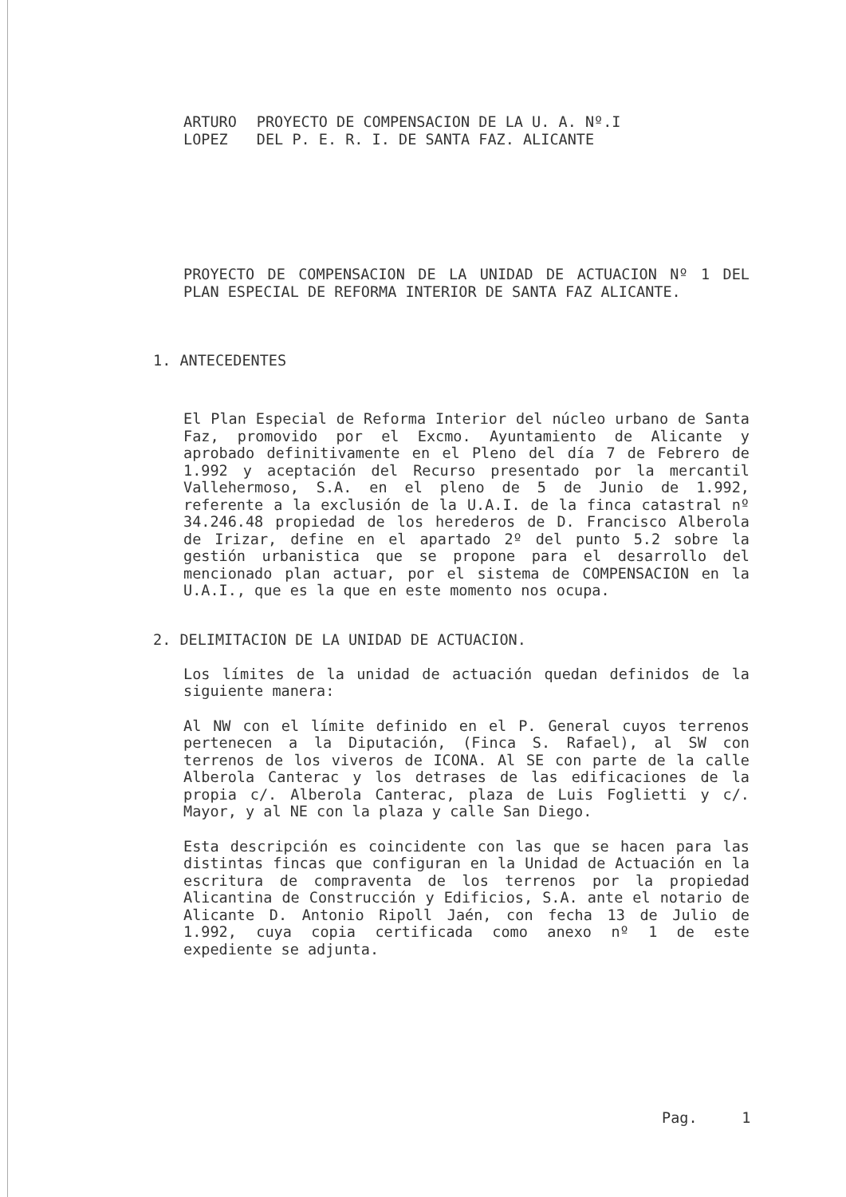ARTURO
LOPEZ
PROYECTO DE COMPENSACION DE LA U. A. Nº.I
DEL P. E. R. I. DE SANTA FAZ. ALICANTE
PROYECTO DE COMPENSACION DE LA UNIDAD DE ACTUACION Nº 1 DEL PLAN ESPECIAL DE REFORMA INTERIOR DE SANTA FAZ ALICANTE.
1. ANTECEDENTES
El Plan Especial de Reforma Interior del núcleo urbano de Santa Faz, promovido por el Excmo. Ayuntamiento de Alicante y aprobado definitivamente en el Pleno del día 7 de Febrero de 1.992 y aceptación del Recurso presentado por la mercantil Vallehermoso, S.A. en el pleno de 5 de Junio de 1.992, referente a la exclusión de la U.A.I. de la finca catastral nº 34.246.48 propiedad de los herederos de D. Francisco Alberola de Irizar, define en el apartado 2º del punto 5.2 sobre la gestión urbanistica que se propone para el desarrollo del mencionado plan actuar, por el sistema de COMPENSACION en la U.A.I., que es la que en este momento nos ocupa.
2. DELIMITACION DE LA UNIDAD DE ACTUACION.
Los límites de la unidad de actuación quedan definidos de la siguiente manera:
Al NW con el límite definido en el P. General cuyos terrenos pertenecen a la Diputación, (Finca S. Rafael), al SW con terrenos de los viveros de ICONA. Al SE con parte de la calle Alberola Canterac y los detrases de las edificaciones de la propia c/. Alberola Canterac, plaza de Luis Foglietti y c/. Mayor, y al NE con la plaza y calle San Diego.
Esta descripción es coincidente con las que se hacen para las distintas fincas que configuran en la Unidad de Actuación en la escritura de compraventa de los terrenos por la propiedad Alicantina de Construcción y Edificios, S.A. ante el notario de Alicante D. Antonio Ripoll Jaén, con fecha 13 de Julio de 1.992, cuya copia certificada como anexo nº 1 de este expediente se adjunta.
Pag. 1